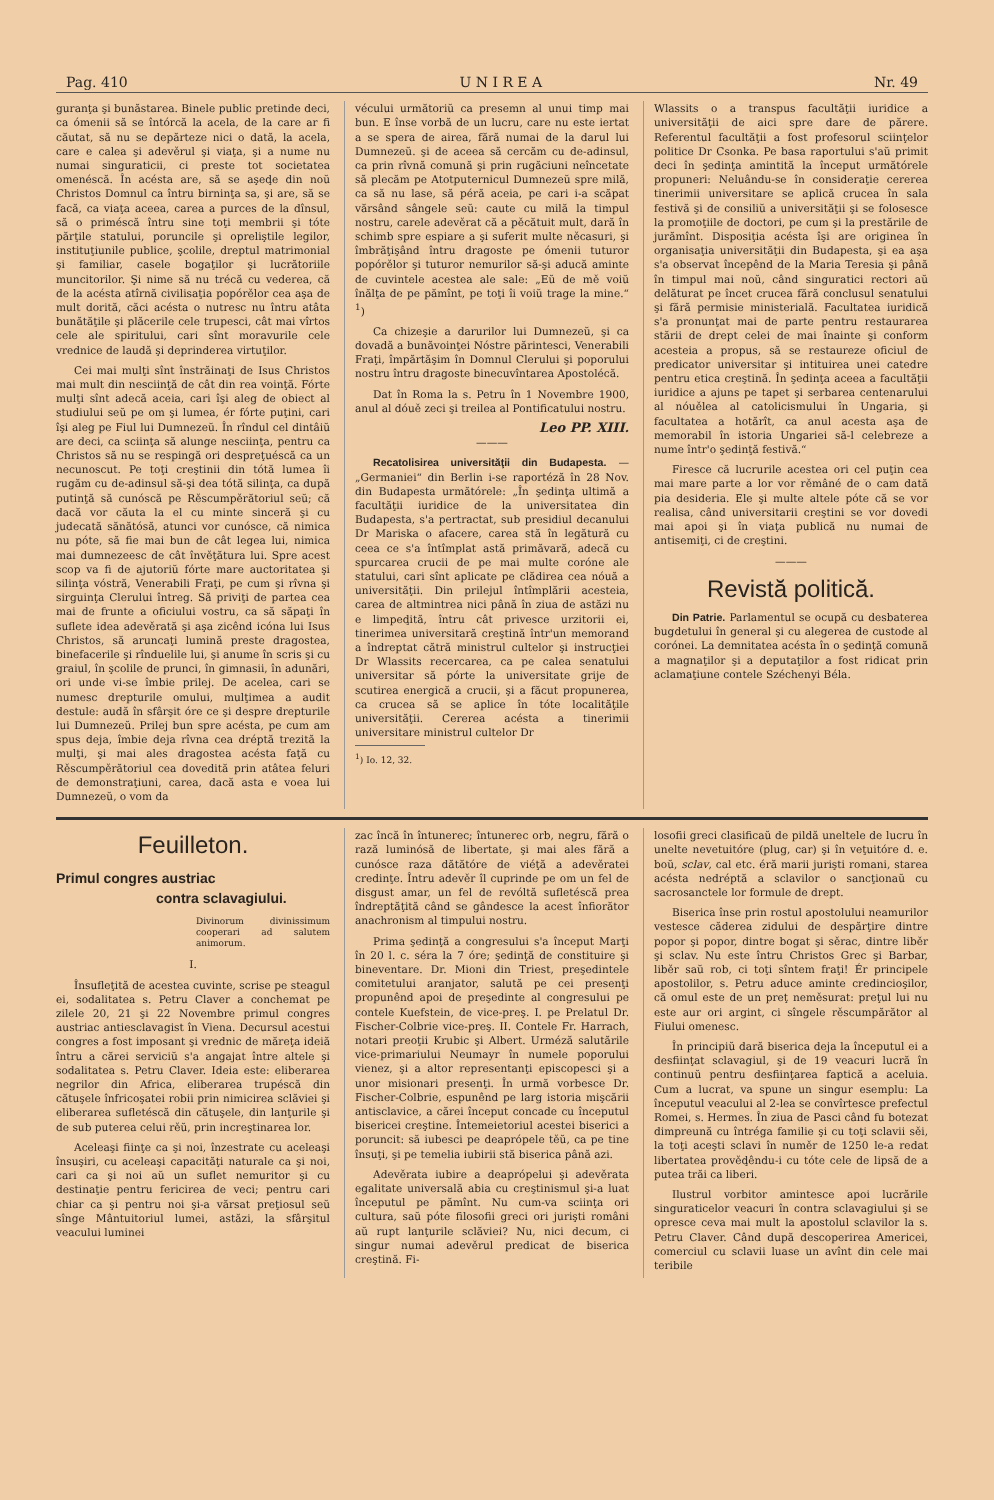Pag. 410 U N I R E A Nr. 49
guranţa şi bunăstarea. Binele public pretinde deci, ca ómenii să se întórcă la acela, de la care ar fi căutat, să nu se depărteze nici o dată, la acela, care e calea şi adevěrul şi viaţa, şi a nume nu numai singuraticii, ci preste tot societatea omenéscă. În acésta are, să se aşeḑe din noŭ Christos Domnul ca întru birninţa sa, şi are, să se facă, ca viaţa aceea, carea a purces de la dînsul, să o priméscă întru sine toţi membrii şi tóte părţile statului, poruncile şi opreliştile legilor, instituţiunile publice, şcolile, dreptul matrimonial şi familiar, casele bogaţilor şi lucrătoriile muncitorilor. Şi nime să nu trécă cu vederea, că de la acésta atîrnă civilisaţia popórělor cea aşa de mult dorită, căci acésta o nutresc nu întru atâta bunătăţile şi plăcerile cele trupesci, cât mai vîrtos cele ale spiritului, cari sînt moravurile cele vrednice de laudă şi deprinderea virtuţilor.
Cei mai mulţi sînt înstrăinaţi de Isus Christos mai mult din nesciinţă de cât din rea voinţă. Fórte mulţi sînt adecă aceia, cari îşi aleg de obiect al studiului seŭ pe om şi lumea, ér fórte puţini, cari îşi aleg pe Fiul lui Dumnezeŭ. În rîndul cel dintâiŭ are deci, ca sciinţa să alunge nesciinţa, pentru ca Christos să nu se respingă ori despreţuéscă ca un necunoscut. Pe toţi creştinii din tótă lumea îi rugăm cu de-adinsul să-şi dea tótă silinţa, ca după putinţă să cunóscă pe Rěscumpěrătoriul seŭ; că dacă vor căuta la el cu minte sinceră şi cu judecată sănătósă, atunci vor cunósce, că nimica nu póte, să fie mai bun de cât legea lui, nimica mai dumnezeesc de cât învěţătura lui. Spre acest scop va fi de ajutoriŭ fórte mare auctoritatea şi silinţa vóstră, Venerabili Fraţi, pe cum şi rîvna şi sirguinţa Clerului întreg. Să priviţi de partea cea mai de frunte a oficiului vostru, ca să săpaţi în suflete idea adevěrată şi aşa zicênd icóna lui Isus Christos, să aruncaţi lumină preste dragostea, binefacerile şi rînduelile lui, şi anume în scris şi cu graiul, în şcolile de prunci, în gimnasii, în adunări, ori unde vi-se îmbie prilej. De acelea, cari se numesc drepturile omului, mulţimea a audit destule: audă în sfârşit óre ce şi despre drepturile lui Dumnezeŭ. Prilej bun spre acésta, pe cum am spus deja, îmbie deja rîvna cea dréptă trezită la mulţi, şi mai ales dragostea acésta faţă cu Rěscumpěrătoriul cea dovedită prin atâtea feluri de demonstraţiuni, carea, dacă asta e voea lui Dumnezeŭ, o vom da
vécului următoriŭ ca presemn al unui timp mai bun. E înse vorbă de un lucru, care nu este iertat a se spera de airea, fără numai de la darul lui Dumnezeŭ. şi de aceea să cercăm cu de-adinsul, ca prin rîvnă comună şi prin rugăciuni neîncetate să plecăm pe Atotputernicul Dumnezeŭ spre milă, ca să nu lase, să péră aceia, pe cari i-a scăpat vărsând sângele seŭ: caute cu milă la timpul nostru, carele adevěrat că a pěcătuit mult, dară în schimb spre espiare a şi suferit multe něcasuri, şi îmbrăţişând întru dragoste pe ómenii tuturor popórělor şi tuturor nemurilor să-şi aducă aminte de cuvintele acestea ale sale: „Eŭ de mě voiŭ înălţa de pe pămînt, pe toţi îi voiŭ trage la mine.“ <sup>1</sup>)
Ca chizeşie a darurilor lui Dumnezeŭ, şi ca dovadă a bunăvoinţei Nóstre părintesci, Venerabili Fraţi, împărtăşim în Domnul Clerului şi poporului nostru întru dragoste binecuvîntarea Apostolécă.
Dat în Roma la s. Petru în 1 Novembre 1900, anul al dóuě zeci şi treilea al Pontificatului nostru.
Leo PP. XIII.
———
Recatolisirea universităţii din Budapesta. — „Germaniei“ din Berlin i-se raportéză în 28 Nov. din Budapesta următórele: „În şedinţa ultimă a facultăţii iuridice de la universitatea din Budapesta, s'a pertractat, sub presidiul decanului Dr Mariska o afacere, carea stă în legătură cu ceea ce s'a întîmplat astă primăvară, adecă cu spurcarea crucii de pe mai multe coróne ale statului, cari sînt aplicate pe clădirea cea nóuă a universităţii. Din prilejul întîmplării acesteia, carea de altmintrea nici până în ziua de astăzi nu e limpeḑită, întru cât privesce urzitorii ei, tinerimea universitară creştină într'un memorand a îndreptat cătră ministrul cultelor şi instrucţiei Dr Wlassits recercarea, ca pe calea senatului universitar să pórte la universitate grije de scutirea energică a crucii, şi a făcut propunerea, ca crucea să se aplice în tóte localităţile universităţii. Cererea acésta a tinerimii universitare ministrul cultelor Dr
<sup>1</sup>) Io. 12, 32.
Wlassits o a transpus facultăţii iuridice a universităţii de aici spre dare de părere. Referentul facultăţii a fost profesorul sciinţelor politice Dr Csonka. Pe basa raportului s'aŭ primit deci în şedinţa amintită la început următórele propuneri: Neluându-se în consideraţie cererea tinerimii universitare se aplică crucea în sala festivă şi de consiliŭ a universităţii şi se folosesce la promoţiile de doctori, pe cum şi la prestările de jurămînt. Disposiţia acésta îşi are originea în organisaţia universităţii din Budapesta, şi ea aşa s'a observat începênd de la Maria Teresia şi până în timpul mai noŭ, când singuratici rectori aŭ delăturat pe încet crucea fără conclusul senatului şi fără permisie ministerială. Facultatea iuridică s'a pronunţat mai de parte pentru restaurarea stării de drept celei de mai înainte şi conform acesteia a propus, să se restaureze oficiul de predicator universitar şi intituirea unei catedre pentru etica creştină. În şedinţa aceea a facultăţii iuridice a ajuns pe tapet şi serbarea centenarului al nóuělea al catolicismului în Ungaria, şi facultatea a hotărît, ca anul acesta aşa de memorabil în istoria Ungariei să-l celebreze a nume într'o şedinţă festivă.“
Firesce că lucrurile acestea ori cel puţin cea mai mare parte a lor vor rěmâné de o cam dată pia desideria. Ele şi multe altele póte că se vor realisa, când universitarii creştini se vor dovedi mai apoi şi în viaţa publică nu numai de antisemiţi, ci de creştini.
———
Revistă politică.
Din Patrie. Parlamentul se ocupă cu desbaterea bugdetului în general şi cu alegerea de custode al corónei. La demnitatea acésta în o şedinţă comună a magnaţilor şi a deputaţilor a fost ridicat prin aclamaţiune contele Széchenyi Béla.
Feuilleton.
Primul congres austriac
contra sclavagiului.
Divinorum divinissimum cooperari ad salutem animorum.
I.
Însufleţită de acestea cuvinte, scrise pe steagul ei, sodalitatea s. Petru Claver a conchemat pe zilele 20, 21 şi 22 Novembre primul congres austriac antiesclavagist în Viena. Decursul acestui congres a fost imposant şi vrednic de măreţa ideiă întru a cărei serviciŭ s'a angajat între altele şi sodalitatea s. Petru Claver. Ideia este: eliberarea negrilor din Africa, eliberarea trupéscă din cătuşele înfricoşatei robii prin nimicirea sclăviei şi eliberarea sufletéscă din cătuşele, din lanţurile şi de sub puterea celui rěŭ, prin increştinarea lor.
Aceleaşi fiinţe ca şi noi, înzestrate cu aceleaşi însuşiri, cu aceleaşi capacităţi naturale ca şi noi, cari ca şi noi aŭ un suflet nemuritor şi cu destinaţie pentru fericirea de veci; pentru cari chiar ca şi pentru noi şi-a vărsat preţiosul seŭ sînge Mântuitoriul lumei, astăzi, la sfârşitul veacului luminei
zac încă în întunerec; întunerec orb, negru, fără o rază luminósă de libertate, şi mai ales fără a cunósce raza dătătóre de viéţă a adevěratei credinţe. Întru adevěr îl cuprinde pe om un fel de disgust amar, un fel de revóltă sufletéscă prea îndreptăţită când se gândesce la acest înfiorător anachronism al timpului nostru.
Prima şedinţă a congresului s'a început Marţi în 20 l. c. séra la 7 óre; şedinţă de constituire şi bineventare. Dr. Mioni din Triest, preşedintele comitetului aranjator, salută pe cei presenţi propunênd apoi de preşedinte al congresului pe contele Kuefstein, de vice-preş. I. pe Prelatul Dr. Fischer-Colbrie vice-preş. II. Contele Fr. Harrach, notari preoţii Krubic şi Albert. Urméză salutările vice-primariului Neumayr în numele poporului vienez, şi a altor representanţi episcopesci şi a unor misionari presenţi. În urmă vorbesce Dr. Fischer-Colbrie, espunênd pe larg istoria mişcării antisclavice, a cărei început concade cu începutul bisericei creştine. Întemeietoriul acestei biserici a poruncit: să iubesci pe deaprópele těŭ, ca pe tine însuţi, şi pe temelia iubirii stă biserica până azi.
Adevěrata iubire a deaprópelui şi adevěrata egalitate universală abia cu creştinismul şi-a luat începutul pe pămînt. Nu cum-va sciinţa ori cultura, saŭ póte filosofii greci ori jurişti români aŭ rupt lanţurile sclăviei? Nu, nici decum, ci singur numai adevěrul predicat de biserica creştină. Fi-
losofii greci clasificaŭ de pildă uneltele de lucru în unelte nevetuitóre (plug, car) şi în veţuitóre d. e. boŭ, sclav, cal etc. éră marii jurişti romani, starea acésta nedréptă a sclavilor o sancţionaŭ cu sacrosanctele lor formule de drept.
Biserica înse prin rostul apostolului neamurilor vestesce căderea zidului de despărţire dintre popor şi popor, dintre bogat şi sěrac, dintre liběr şi sclav. Nu este întru Christos Grec şi Barbar, liběr saŭ rob, ci toţi sîntem fraţi! Ér principele apostolilor, s. Petru aduce aminte credincioşilor, că omul este de un preţ neměsurat: preţul lui nu este aur ori argint, ci sîngele rěscumpărător al Fiului omenesc.
În principiŭ dară biserica deja la începutul ei a desfiinţat sclavagiul, şi de 19 veacuri lucră în continuŭ pentru desfiinţarea faptică a aceluia. Cum a lucrat, va spune un singur esemplu: La începutul veacului al 2-lea se convîrtesce prefectul Romei, s. Hermes. În ziua de Pasci când fu botezat dimpreună cu întréga familie şi cu toţi sclavii sěi, la toţi aceşti sclavi în numěr de 1250 le-a redat libertatea prověḑêndu-i cu tóte cele de lipsă de a putea trăi ca liberi.
Ilustrul vorbitor amintesce apoi lucrările singuraticelor veacuri în contra sclavagiului şi se opresce ceva mai mult la apostolul sclavilor la s. Petru Claver. Când după descoperirea Americei, comerciul cu sclavii luase un avînt din cele mai teribile